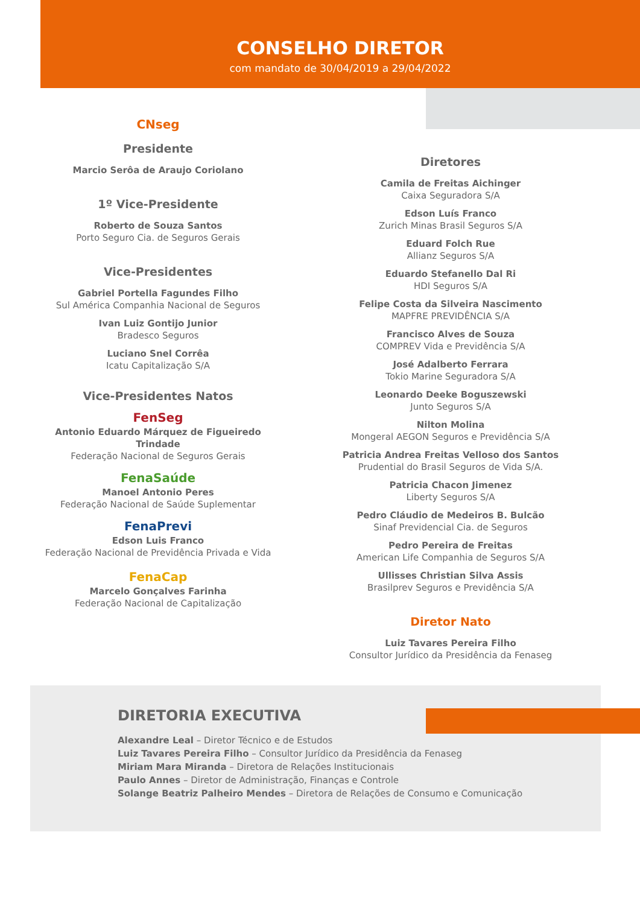CONSELHO DIRETOR
com mandato de 30/04/2019 a 29/04/2022
CNseg
Presidente
Marcio Serôa de Araujo Coriolano
1º Vice-Presidente
Roberto de Souza Santos
Porto Seguro Cia. de Seguros Gerais
Vice-Presidentes
Gabriel Portella Fagundes Filho
Sul América Companhia Nacional de Seguros
Ivan Luiz Gontijo Junior
Bradesco Seguros
Luciano Snel Corrêa
Icatu Capitalização S/A
Vice-Presidentes Natos
FenSeg
Antonio Eduardo Márquez de Figueiredo Trindade
Federação Nacional de Seguros Gerais
FenaSaúde
Manoel Antonio Peres
Federação Nacional de Saúde Suplementar
FenaPrevi
Edson Luis Franco
Federação Nacional de Previdência Privada e Vida
FenaCap
Marcelo Gonçalves Farinha
Federação Nacional de Capitalização
Diretores
Camila de Freitas Aichinger
Caixa Seguradora S/A
Edson Luís Franco
Zurich Minas Brasil Seguros S/A
Eduard Folch Rue
Allianz Seguros S/A
Eduardo Stefanello Dal Ri
HDI Seguros S/A
Felipe Costa da Silveira Nascimento
MAPFRE PREVIDÊNCIA S/A
Francisco Alves de Souza
COMPREV Vida e Previdência S/A
José Adalberto Ferrara
Tokio Marine Seguradora S/A
Leonardo Deeke Boguszewski
Junto Seguros S/A
Nilton Molina
Mongeral AEGON Seguros e Previdência S/A
Patricia Andrea Freitas Velloso dos Santos
Prudential do Brasil Seguros de Vida S/A.
Patricia Chacon Jimenez
Liberty Seguros S/A
Pedro Cláudio de Medeiros B. Bulcão
Sinaf Previdencial Cia. de Seguros
Pedro Pereira de Freitas
American Life Companhia de Seguros S/A
Ullisses Christian Silva Assis
Brasilprev Seguros e Previdência S/A
Diretor Nato
Luiz Tavares Pereira Filho
Consultor Jurídico da Presidência da Fenaseg
DIRETORIA EXECUTIVA
Alexandre Leal – Diretor Técnico e de Estudos
Luiz Tavares Pereira Filho – Consultor Jurídico da Presidência da Fenaseg
Miriam Mara Miranda – Diretora de Relações Institucionais
Paulo Annes – Diretor de Administração, Finanças e Controle
Solange Beatriz Palheiro Mendes – Diretora de Relações de Consumo e Comunicação